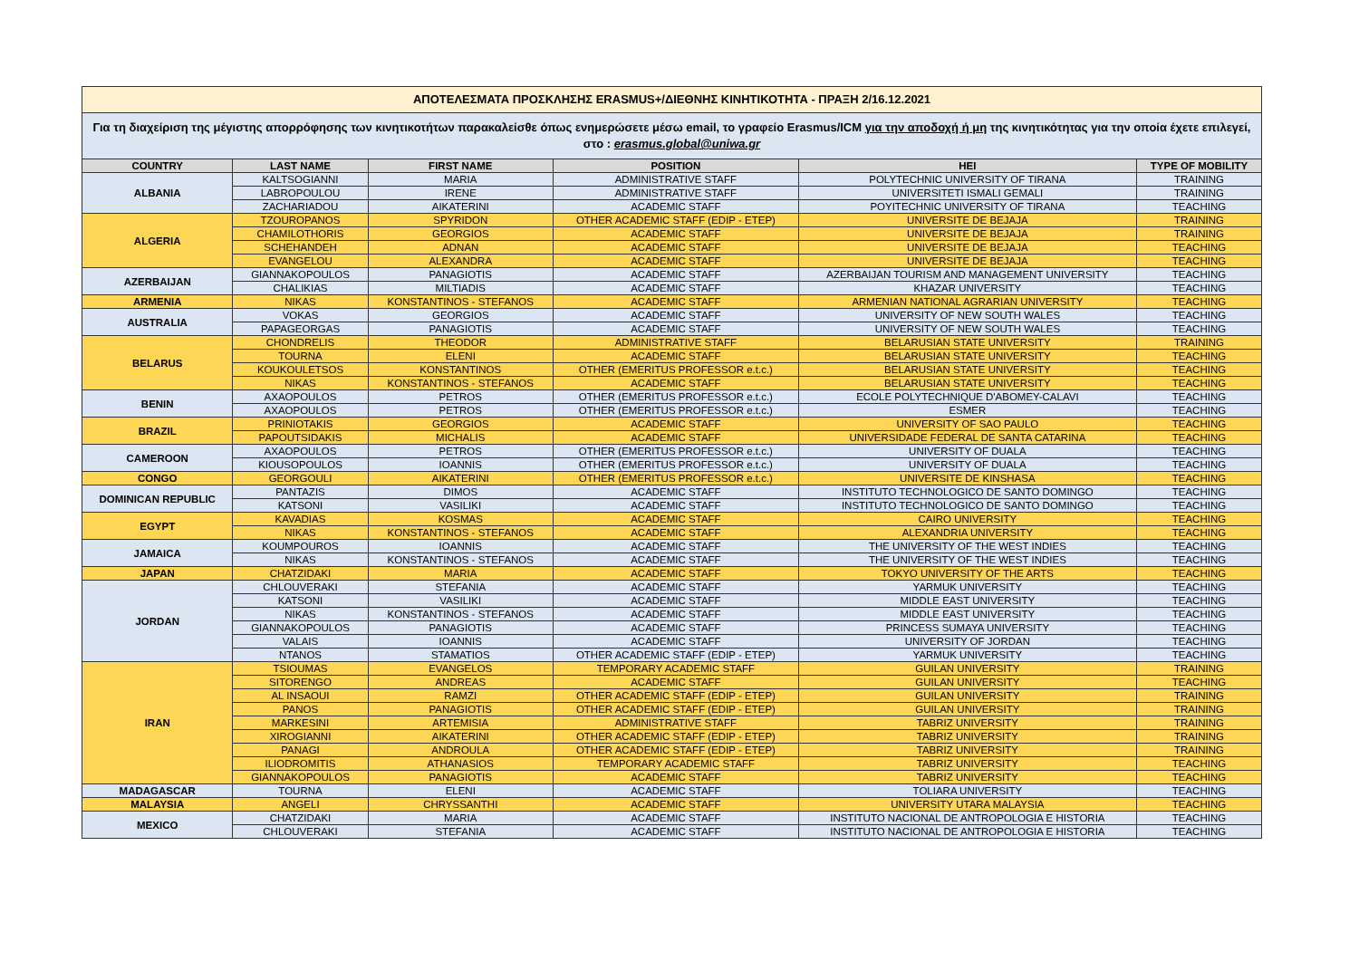| ΑΠΟΤΕΛΕΣΜΑΤΑ ΠΡΟΣΚΛΗΣΗΣ ERASMUS+/ΔΙΕΘΝΗΣ ΚΙΝΗΤΙΚΟΤΗΤΑ - ΠΡΑΞΗ 2/16.12.2021 | | | | | |
| Για τη διαχείριση της μέγιστης απορρόφησης των κινητικοτήτων παρακαλείσθε όπως ενημερώσετε μέσω email, το γραφείο Erasmus/ICM για την αποδοχή ή μη της κινητικότητας για την οποία έχετε επιλεγεί, στο : erasmus.global@uniwa.gr | | | | | |
| COUNTRY | LAST NAME | FIRST NAME | POSITION | HEI | TYPE OF MOBILITY |
| ALBANIA | KALTSOGIANNI | MARIA | ADMINISTRATIVE STAFF | POLYTECHNIC UNIVERSITY OF TIRANA | TRAINING |
| | LABROPOULOU | IRENE | ADMINISTRATIVE STAFF | UNIVERSITETI ISMALI GEMALI | TRAINING |
| | ZACHARIADOU | AIKATERINI | ACADEMIC STAFF | POYITECHNIC UNIVERSITY OF TIRANA | TEACHING |
| ALGERIA | TZOUROPANOS | SPYRIDON | OTHER ACADEMIC STAFF (EDIP - ETEP) | UNIVERSITE DE BEJAJA | TRAINING |
| | CHAMILOTHORIS | GEORGIOS | ACADEMIC STAFF | UNIVERSITE DE BEJAJA | TRAINING |
| | SCHEHANDEH | ADNAN | ACADEMIC STAFF | UNIVERSITE DE BEJAJA | TEACHING |
| | EVANGELOU | ALEXANDRA | ACADEMIC STAFF | UNIVERSITE DE BEJAJA | TEACHING |
| AZERBAIJAN | GIANNAKOPOULOS | PANAGIOTIS | ACADEMIC STAFF | AZERBAIJAN TOURISM AND MANAGEMENT UNIVERSITY | TEACHING |
| | CHALIKIAS | MILTIADIS | ACADEMIC STAFF | KHAZAR UNIVERSITY | TEACHING |
| ARMENIA | NIKAS | KONSTANTINOS - STEFANOS | ACADEMIC STAFF | ARMENIAN NATIONAL AGRARIAN UNIVERSITY | TEACHING |
| AUSTRALIA | VOKAS | GEORGIOS | ACADEMIC STAFF | UNIVERSITY OF NEW SOUTH WALES | TEACHING |
| | PAPAGEORGAS | PANAGIOTIS | ACADEMIC STAFF | UNIVERSITY OF NEW SOUTH WALES | TEACHING |
| BELARUS | CHONDRELIS | THEODOR | ADMINISTRATIVE STAFF | BELARUSIAN STATE UNIVERSITY | TRAINING |
| | TOURNA | ELENI | ACADEMIC STAFF | BELARUSIAN STATE UNIVERSITY | TEACHING |
| | KOUKOULETSOS | KONSTANTINOS | OTHER (EMERITUS PROFESSOR e.t.c.) | BELARUSIAN STATE UNIVERSITY | TEACHING |
| | NIKAS | KONSTANTINOS - STEFANOS | ACADEMIC STAFF | BELARUSIAN STATE UNIVERSITY | TEACHING |
| BENIN | AXAOPOULOS | PETROS | OTHER (EMERITUS PROFESSOR e.t.c.) | ECOLE POLYTECHNIQUE D'ABOMEY-CALAVI | TEACHING |
| | AXAOPOULOS | PETROS | OTHER (EMERITUS PROFESSOR e.t.c.) | ESMER | TEACHING |
| BRAZIL | PRINIOTAKIS | GEORGIOS | ACADEMIC STAFF | UNIVERSITY OF SAO PAULO | TEACHING |
| | PAPOUTSIDAKIS | MICHALIS | ACADEMIC STAFF | UNIVERSIDADE FEDERAL DE SANTA CATARINA | TEACHING |
| CAMEROON | AXAOPOULOS | PETROS | OTHER (EMERITUS PROFESSOR e.t.c.) | UNIVERSITY OF DUALA | TEACHING |
| | KIOUSOPOULOS | IOANNIS | OTHER (EMERITUS PROFESSOR e.t.c.) | UNIVERSITY OF DUALA | TEACHING |
| CONGO | GEORGOULI | AIKATERINI | OTHER (EMERITUS PROFESSOR e.t.c.) | UNIVERSITE DE KINSHASA | TEACHING |
| DOMINICAN REPUBLIC | PANTAZIS | DIMOS | ACADEMIC STAFF | INSTITUTO TECHNOLOGICO DE SANTO DOMINGO | TEACHING |
| | KATSONI | VASILIKI | ACADEMIC STAFF | INSTITUTO TECHNOLOGICO DE SANTO DOMINGO | TEACHING |
| EGYPT | KAVADIAS | KOSMAS | ACADEMIC STAFF | CAIRO UNIVERSITY | TEACHING |
| | NIKAS | KONSTANTINOS - STEFANOS | ACADEMIC STAFF | ALEXANDRIA UNIVERSITY | TEACHING |
| JAMAICA | KOUMPOUROS | IOANNIS | ACADEMIC STAFF | THE UNIVERSITY OF THE WEST INDIES | TEACHING |
| | NIKAS | KONSTANTINOS - STEFANOS | ACADEMIC STAFF | THE UNIVERSITY OF THE WEST INDIES | TEACHING |
| JAPAN | CHATZIDAKI | MARIA | ACADEMIC STAFF | TOKYO UNIVERSITY OF THE ARTS | TEACHING |
| JORDAN | CHLOUVERAKI | STEFANIA | ACADEMIC STAFF | YARMUK UNIVERSITY | TEACHING |
| | KATSONI | VASILIKI | ACADEMIC STAFF | MIDDLE EAST UNIVERSITY | TEACHING |
| | NIKAS | KONSTANTINOS - STEFANOS | ACADEMIC STAFF | MIDDLE EAST UNIVERSITY | TEACHING |
| | GIANNAKOPOULOS | PANAGIOTIS | ACADEMIC STAFF | PRINCESS SUMAYA UNIVERSITY | TEACHING |
| | VALAIS | IOANNIS | ACADEMIC STAFF | UNIVERSITY OF JORDAN | TEACHING |
| | NTANOS | STAMATIOS | OTHER ACADEMIC STAFF (EDIP - ETEP) | YARMUK UNIVERSITY | TEACHING |
| IRAN | TSIOUMAS | EVANGELOS | TEMPORARY ACADEMIC STAFF | GUILAN UNIVERSITY | TRAINING |
| | SITORENGO | ANDREAS | ACADEMIC STAFF | GUILAN UNIVERSITY | TEACHING |
| | AL INSAOUI | RAMZI | OTHER ACADEMIC STAFF (EDIP - ETEP) | GUILAN UNIVERSITY | TRAINING |
| | PANOS | PANAGIOTIS | OTHER ACADEMIC STAFF (EDIP - ETEP) | GUILAN UNIVERSITY | TRAINING |
| | MARKESINI | ARTEMISIA | ADMINISTRATIVE STAFF | TABRIZ UNIVERSITY | TRAINING |
| | XIROGIANNI | AIKATERINI | OTHER ACADEMIC STAFF (EDIP - ETEP) | TABRIZ UNIVERSITY | TRAINING |
| | PANAGI | ANDROULA | OTHER ACADEMIC STAFF (EDIP - ETEP) | TABRIZ UNIVERSITY | TRAINING |
| | ILIODROMITIS | ATHANASIOS | TEMPORARY ACADEMIC STAFF | TABRIZ UNIVERSITY | TEACHING |
| | GIANNAKOPOULOS | PANAGIOTIS | ACADEMIC STAFF | TABRIZ UNIVERSITY | TEACHING |
| MADAGASCAR | TOURNA | ELENI | ACADEMIC STAFF | TOLIARA UNIVERSITY | TEACHING |
| MALAYSIA | ANGELI | CHRYSSANTHI | ACADEMIC STAFF | UNIVERSITY UTARA MALAYSIA | TEACHING |
| MEXICO | CHATZIDAKI | MARIA | ACADEMIC STAFF | INSTITUTO NACIONAL DE ANTROPOLOGIA E HISTORIA | TEACHING |
| | CHLOUVERAKI | STEFANIA | ACADEMIC STAFF | INSTITUTO NACIONAL DE ANTROPOLOGIA E HISTORIA | TEACHING |